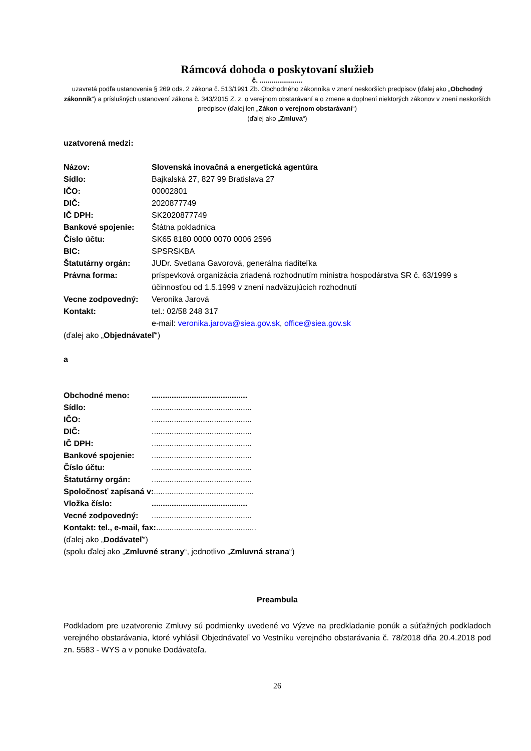Rámcová dohoda o poskytovaní služieb
č. ......................
uzavretá podľa ustanovenia § 269 ods. 2 zákona č. 513/1991 Zb. Obchodného zákonníka v znení neskorších predpisov (ďalej ako „Obchodný zákonník“) a príslušných ustanovení zákona č. 343/2015 Z. z. o verejnom obstarávaní a o zmene a doplnení niektorých zákonov v znení neskorších predpisov (ďalej len „Zákon o verejnom obstarávaní“)
(ďalej ako „Zmluva“)
uzatvorená medzi:
Názov: Slovenská inovačná a energetická agentúra
Sídlo: Bajkalská 27, 827 99 Bratislava 27
IČO: 00002801
DIČ: 2020877749
IČ DPH: SK2020877749
Bankové spojenie: Štátna pokladnica
Číslo účtu: SK65 8180 0000 0070 0006 2596
BIC: SPSRSKBA
Štatutárny orgán: JUDr. Svetlana Gavorová, generálna riaditeľka
Právna forma: príspevková organizácia zriadená rozhodnutím ministra hospodárstva SR č. 63/1999 s účinnosťou od 1.5.1999 v znení nadväzujúcich rozhodnutí
Vecne zodpovedný: Veronika Jarová
Kontakt: tel.: 02/58 248 317
e-mail: veronika.jarova@siea.gov.sk, office@siea.gov.sk
(ďalej ako „Objednávateľ“)
a
Obchodné meno:...........................................
Sídlo:.............................................
IČO:.............................................
DIČ:.............................................
IČ DPH:.............................................
Bankové spojenie:.............................................
Číslo účtu:.............................................
Štatutárny orgán:.............................................
Spoločnosť zapísaná v:.............................................
Vložka číslo:...........................................
Vecné zodpovedný:.............................................
Kontakt: tel., e-mail, fax:.............................................
(ďalej ako „Dodávateľ“)
(spolu ďalej ako „Zmluvné strany“, jednotlivo „Zmluvná strana“)
Preambula
Podkladom pre uzatvorenie Zmluvy sú podmienky uvedené vo Výzve na predkladanie ponúk a súťažných podkladoch verejného obstarávania, ktoré vyhlásil Objednávateľ vo Vestníku verejného obstarávania č. 78/2018 dňa 20.4.2018 pod zn. 5583 - WYS a v ponuke Dodávateľa.
26